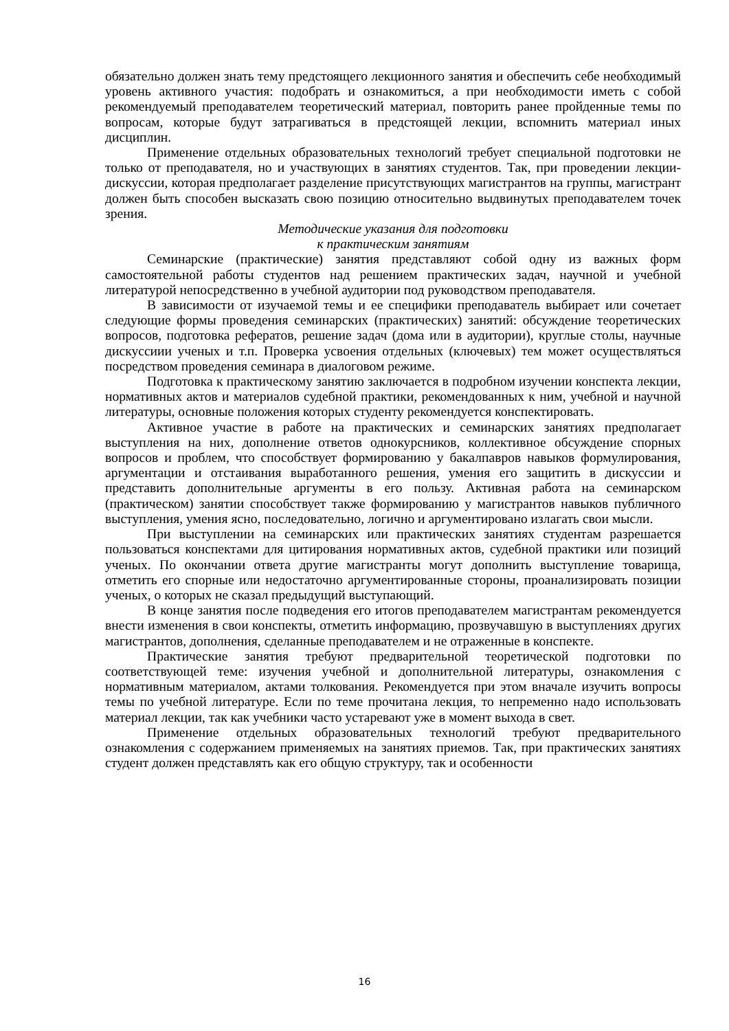обязательно должен знать тему предстоящего лекционного занятия и обеспечить себе необходимый уровень активного участия: подобрать и ознакомиться, а при необходимости иметь с собой рекомендуемый преподавателем теоретический материал, повторить ранее пройденные темы по вопросам, которые будут затрагиваться в предстоящей лекции, вспомнить материал иных дисциплин.
Применение отдельных образовательных технологий требует специальной подготовки не только от преподавателя, но и участвующих в занятиях студентов. Так, при проведении лекции-дискуссии, которая предполагает разделение присутствующих магистрантов на группы, магистрант должен быть способен высказать свою позицию относительно выдвинутых преподавателем точек зрения.
Методические указания для подготовки
к практическим занятиям
Семинарские (практические) занятия представляют собой одну из важных форм самостоятельной работы студентов над решением практических задач, научной и учебной литературой непосредственно в учебной аудитории под руководством преподавателя.
В зависимости от изучаемой темы и ее специфики преподаватель выбирает или сочетает следующие формы проведения семинарских (практических) занятий: обсуждение теоретических вопросов, подготовка рефератов, решение задач (дома или в аудитории), круглые столы, научные дискуссиии ученых и т.п. Проверка усвоения отдельных (ключевых) тем может осуществляться посредством проведения семинара в диалоговом режиме.
Подготовка к практическому занятию заключается в подробном изучении конспекта лекции, нормативных актов и материалов судебной практики, рекомендованных к ним, учебной и научной литературы, основные положения которых студенту рекомендуется конспектировать.
Активное участие в работе на практических и семинарских занятиях предполагает выступления на них, дополнение ответов однокурсников, коллективное обсуждение спорных вопросов и проблем, что способствует формированию у бакалпавров навыков формулирования, аргументации и отстаивания выработанного решения, умения его защитить в дискуссии и представить дополнительные аргументы в его пользу. Активная работа на семинарском (практическом) занятии способствует также формированию у магистрантов навыков публичного выступления, умения ясно, последовательно, логично и аргументировано излагать свои мысли.
При выступлении на семинарских или практических занятиях студентам разрешается пользоваться конспектами для цитирования нормативных актов, судебной практики или позиций ученых. По окончании ответа другие магистранты могут дополнить выступление товарища, отметить его спорные или недостаточно аргументированные стороны, проанализировать позиции ученых, о которых не сказал предыдущий выступающий.
В конце занятия после подведения его итогов преподавателем магистрантам рекомендуется внести изменения в свои конспекты, отметить информацию, прозвучавшую в выступлениях других магистрантов, дополнения, сделанные преподавателем и не отраженные в конспекте.
Практические занятия требуют предварительной теоретической подготовки по соответствующей теме: изучения учебной и дополнительной литературы, ознакомления с нормативным материалом, актами толкования. Рекомендуется при этом вначале изучить вопросы темы по учебной литературе. Если по теме прочитана лекция, то непременно надо использовать материал лекции, так как учебники часто устаревают уже в момент выхода в свет.
Применение отдельных образовательных технологий требуют предварительного ознакомления с содержанием применяемых на занятиях приемов. Так, при практических занятиях студент должен представлять как его общую структуру, так и особенности
16